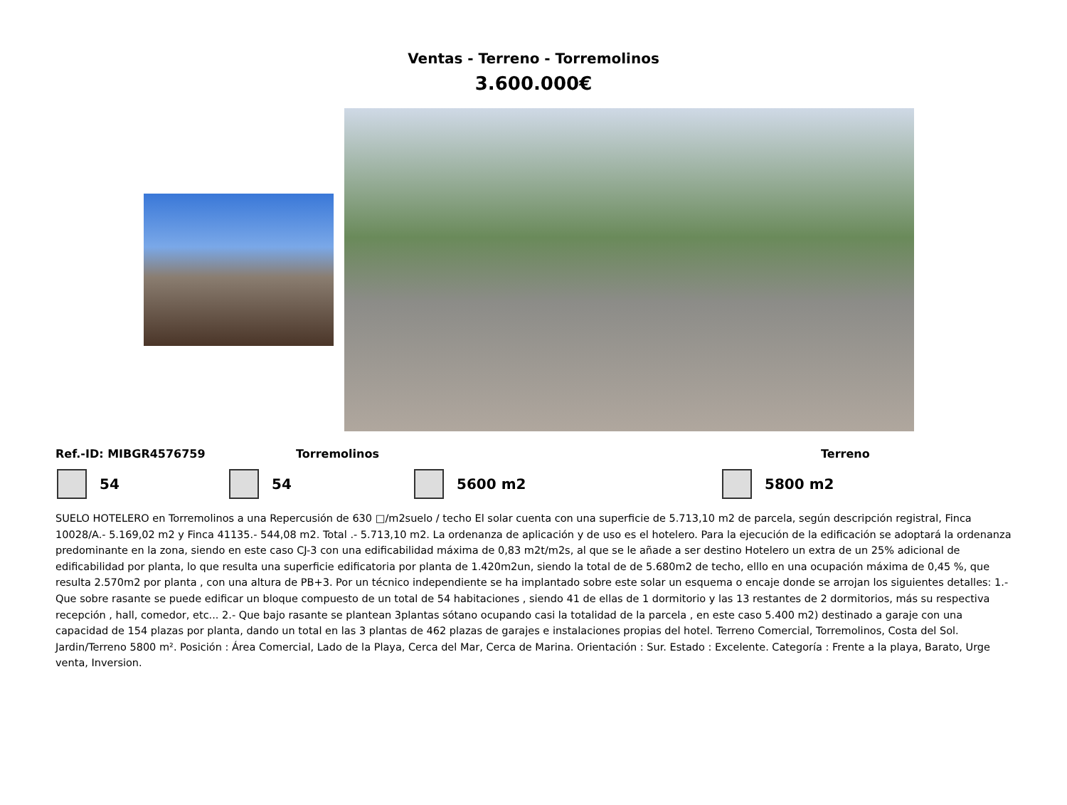Ventas - Terreno - Torremolinos
3.600.000€
Ref.-ID: MIBGR4576759 Torremolinos Terreno
54 54 5600 m2 5800 m2
SUELO HOTELERO en Torremolinos a una Repercusión de 630 □/m2suelo / techo El solar cuenta con una superficie de 5.713,10 m2 de parcela, según descripción registral, Finca 10028/A.- 5.169,02 m2 y Finca 41135.- 544,08 m2. Total .- 5.713,10 m2. La ordenanza de aplicación y de uso es el hotelero. Para la ejecución de la edificación se adoptará la ordenanza predominante en la zona, siendo en este caso CJ-3 con una edificabilidad máxima de 0,83 m2t/m2s, al que se le añade a ser destino Hotelero un extra de un 25% adicional de edificabilidad por planta, lo que resulta una superficie edificatoria por planta de 1.420m2un, siendo la total de de 5.680m2 de techo, elllo en una ocupación máxima de 0,45 %, que resulta 2.570m2 por planta , con una altura de PB+3. Por un técnico independiente se ha implantado sobre este solar un esquema o encaje donde se arrojan los siguientes detalles: 1.- Que sobre rasante se puede edificar un bloque compuesto de un total de 54 habitaciones , siendo 41 de ellas de 1 dormitorio y las 13 restantes de 2 dormitorios, más su respectiva recepción , hall, comedor, etc... 2.- Que bajo rasante se plantean 3plantas sótano ocupando casi la totalidad de la parcela , en este caso 5.400 m2) destinado a garaje con una capacidad de 154 plazas por planta, dando un total en las 3 plantas de 462 plazas de garajes e instalaciones propias del hotel. Terreno Comercial, Torremolinos, Costa del Sol. Jardin/Terreno 5800 m². Posición : Área Comercial, Lado de la Playa, Cerca del Mar, Cerca de Marina. Orientación : Sur. Estado : Excelente. Categoría : Frente a la playa, Barato, Urge venta, Inversion.